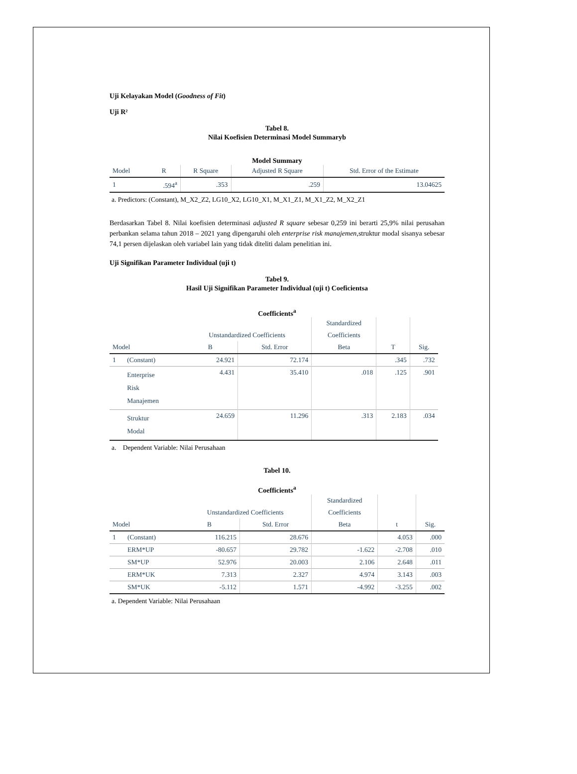Uji Kelayakan Model (Goodness of Fit)
Uji R²
Tabel 8.
Nilai Koefisien Determinasi Model Summaryb
Model Summary
| Model | R | R Square | Adjusted R Square | Std. Error of the Estimate |
| --- | --- | --- | --- | --- |
| 1 | .594<sup>a</sup> | .353 | .259 | 13.04625 |
a. Predictors: (Constant), M_X2_Z2, LG10_X2, LG10_X1, M_X1_Z1, M_X1_Z2, M_X2_Z1
Berdasarkan Tabel 8. Nilai koefisien determinasi adjusted R square sebesar 0,259 ini berarti 25,9% nilai perusahan perbankan selama tahun 2018 – 2021 yang dipengaruhi oleh enterprise risk manajemen,struktur modal sisanya sebesar 74,1 persen dijelaskan oleh variabel lain yang tidak diteliti dalam penelitian ini.
Uji Signifikan Parameter Individual (uji t)
Tabel 9.
Hasil Uji Signifikan Parameter Individual (uji t) Coeficientsa
Coefficients<sup>a</sup>
| | | Unstandardized Coefficients | | Standardized | | |
| --- | --- | --- | --- | --- | --- | --- |
| | | | | Coefficients | | |
| Model | | B | Std. Error | Beta | T | Sig. |
| 1 | (Constant) | 24.921 | 72.174 | | .345 | .732 |
| | Enterprise Risk Manajemen | 4.431 | 35.410 | .018 | .125 | .901 |
| | Struktur Modal | 24.659 | 11.296 | .313 | 2.183 | .034 |
a. Dependent Variable: Nilai Perusahaan
Tabel 10.
Coefficients<sup>a</sup>
| | | Unstandardized Coefficients | | Standardized | | |
| --- | --- | --- | --- | --- | --- | --- |
| | | | | Coefficients | | |
| Model | | B | Std. Error | Beta | t | Sig. |
| 1 | (Constant) | 116.215 | 28.676 | | 4.053 | .000 |
| | ERM*UP | -80.657 | 29.782 | -1.622 | -2.708 | .010 |
| | SM*UP | 52.976 | 20.003 | 2.106 | 2.648 | .011 |
| | ERM*UK | 7.313 | 2.327 | 4.974 | 3.143 | .003 |
| | SM*UK | -5.112 | 1.571 | -4.992 | -3.255 | .002 |
a. Dependent Variable: Nilai Perusahaan